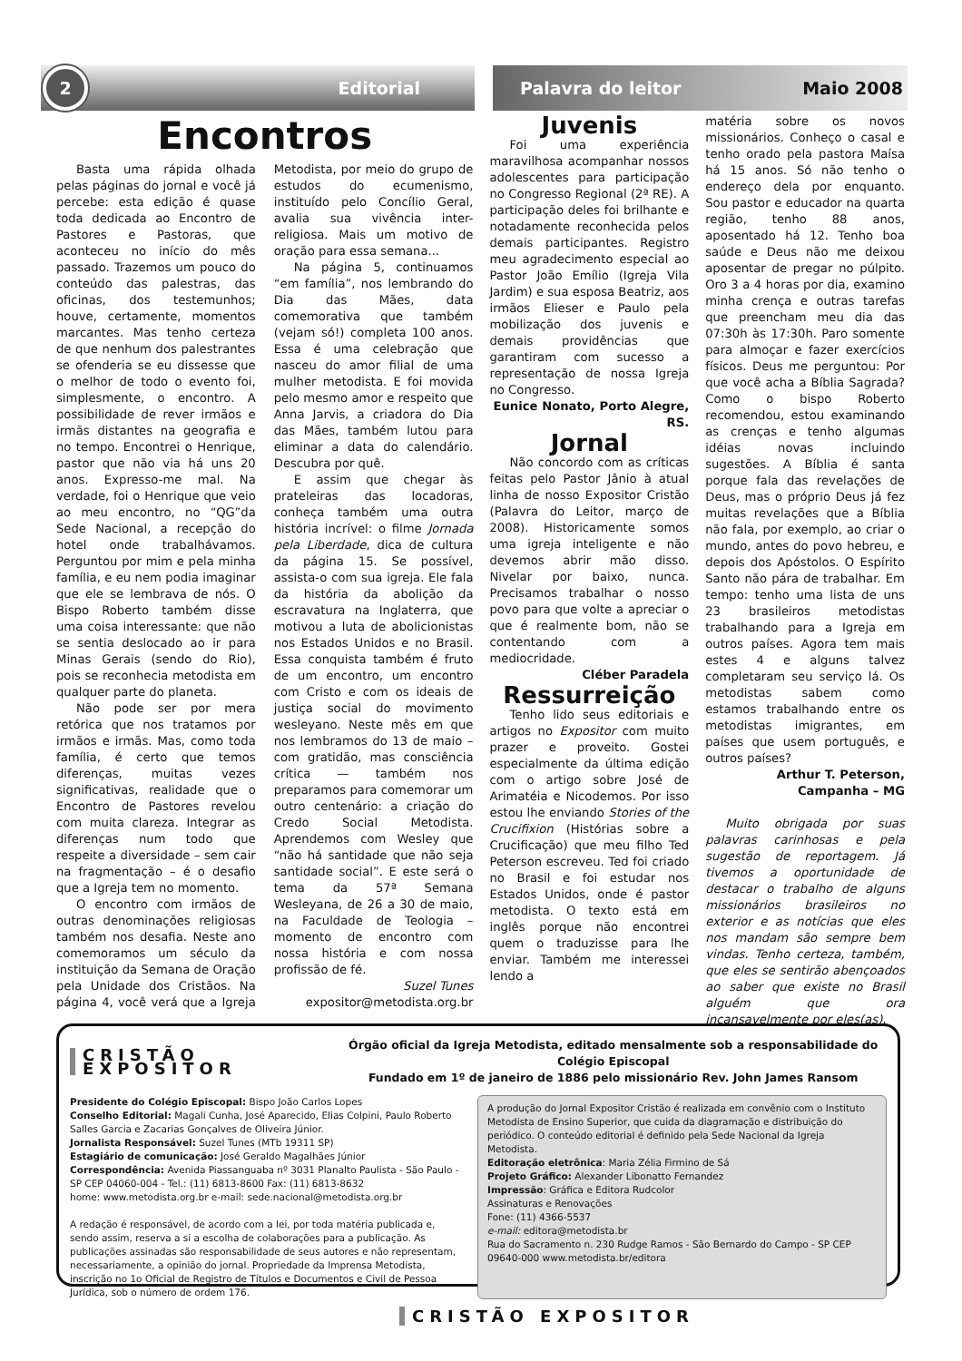2
Editorial
Palavra do leitor Maio 2008
Encontros
Basta uma rápida olhada pelas páginas do jornal e você já percebe: esta edição é quase toda dedicada ao Encontro de Pastores e Pastoras, que aconteceu no início do mês passado. Trazemos um pouco do conteúdo das palestras, das oficinas, dos testemunhos; houve, certamente, momentos marcantes. Mas tenho certeza de que nenhum dos palestrantes se ofenderia se eu dissesse que o melhor de todo o evento foi, simplesmente, o encontro. A possibilidade de rever irmãos e irmãs distantes na geografia e no tempo. Encontrei o Henrique, pastor que não via há uns 20 anos. Expresso-me mal. Na verdade, foi o Henrique que veio ao meu encontro, no “QG”da Sede Nacional, a recepção do hotel onde trabalhávamos. Perguntou por mim e pela minha família, e eu nem podia imaginar que ele se lembrava de nós. O Bispo Roberto também disse uma coisa interessante: que não se sentia deslocado ao ir para Minas Gerais (sendo do Rio), pois se reconhecia metodista em qualquer parte do planeta.
Não pode ser por mera retórica que nos tratamos por irmãos e irmãs. Mas, como toda família, é certo que temos diferenças, muitas vezes significativas, realidade que o Encontro de Pastores revelou com muita clareza. Integrar as diferenças num todo que respeite a diversidade – sem cair na fragmentação – é o desafio que a Igreja tem no momento.
O encontro com irmãos de outras denominações religiosas também nos desafia. Neste ano comemoramos um século da instituição da Semana de Oração pela Unidade dos Cristãos. Na página 4, você verá que a Igreja Metodista, por meio do grupo de estudos do ecumenismo, instituído pelo Concílio Geral, avalia sua vivência inter-religiosa. Mais um motivo de oração para essa semana...
Na página 5, continuamos “em família”, nos lembrando do Dia das Mães, data comemorativa que também (vejam só!) completa 100 anos. Essa é uma celebração que nasceu do amor filial de uma mulher metodista. E foi movida pelo mesmo amor e respeito que Anna Jarvis, a criadora do Dia das Mães, também lutou para eliminar a data do calendário. Descubra por quê.
E assim que chegar às prateleiras das locadoras, conheça também uma outra história incrível: o filme Jornada pela Liberdade, dica de cultura da página 15. Se possível, assista-o com sua igreja. Ele fala da história da abolição da escravatura na Inglaterra, que motivou a luta de abolicionistas nos Estados Unidos e no Brasil. Essa conquista também é fruto de um encontro, um encontro com Cristo e com os ideais de justiça social do movimento wesleyano. Neste mês em que nos lembramos do 13 de maio – com gratidão, mas consciência crítica — também nos preparamos para comemorar um outro centenário: a criação do Credo Social Metodista. Aprendemos com Wesley que “não há santidade que não seja santidade social”. E este será o tema da 57ª Semana Wesleyana, de 26 a 30 de maio, na Faculdade de Teologia – momento de encontro com nossa história e com nossa profissão de fé.
Suzel Tunes
expositor@metodista.org.br
Juvenis
Foi uma experiência maravilhosa acompanhar nossos adolescentes para participação no Congresso Regional (2ª RE). A participação deles foi brilhante e notadamente reconhecida pelos demais participantes. Registro meu agradecimento especial ao Pastor João Emílio (Igreja Vila Jardim) e sua esposa Beatriz, aos irmãos Elieser e Paulo pela mobilização dos juvenis e demais providências que garantiram com sucesso a representação de nossa Igreja no Congresso.
Eunice Nonato, Porto Alegre, RS.
Jornal
Não concordo com as críticas feitas pelo Pastor Jânio à atual linha de nosso Expositor Cristão (Palavra do Leitor, março de 2008). Historicamente somos uma igreja inteligente e não devemos abrir mão disso. Nivelar por baixo, nunca. Precisamos trabalhar o nosso povo para que volte a apreciar o que é realmente bom, não se contentando com a mediocridade.
Cléber Paradela
Ressurreição
Tenho lido seus editoriais e artigos no Expositor com muito prazer e proveito. Gostei especialmente da última edição com o artigo sobre José de Arimatéia e Nicodemos. Por isso estou lhe enviando Stories of the Crucifixion (Histórias sobre a Crucificação) que meu filho Ted Peterson escreveu. Ted foi criado no Brasil e foi estudar nos Estados Unidos, onde é pastor metodista. O texto está em inglês porque não encontrei quem o traduzisse para lhe enviar. Também me interessei lendo a
matéria sobre os novos missionários. Conheço o casal e tenho orado pela pastora Maísa há 15 anos. Só não tenho o endereço dela por enquanto. Sou pastor e educador na quarta região, tenho 88 anos, aposentado há 12. Tenho boa saúde e Deus não me deixou aposentar de pregar no púlpito. Oro 3 a 4 horas por dia, examino minha crença e outras tarefas que preencham meu dia das 07:30h às 17:30h. Paro somente para almoçar e fazer exercícios físicos. Deus me perguntou: Por que você acha a Bíblia Sagrada? Como o bispo Roberto recomendou, estou examinando as crenças e tenho algumas idéias novas incluindo sugestões. A Bíblia é santa porque fala das revelações de Deus, mas o próprio Deus já fez muitas revelações que a Bíblia não fala, por exemplo, ao criar o mundo, antes do povo hebreu, e depois dos Apóstolos. O Espírito Santo não pára de trabalhar. Em tempo: tenho uma lista de uns 23 brasileiros metodistas trabalhando para a Igreja em outros países. Agora tem mais estes 4 e alguns talvez completaram seu serviço lá. Os metodistas sabem como estamos trabalhando entre os metodistas imigrantes, em países que usem português, e outros países?
Arthur T. Peterson, Campanha – MG
Muito obrigada por suas palavras carinhosas e pela sugestão de reportagem. Já tivemos a oportunidade de destacar o trabalho de alguns missionários brasileiros no exterior e as notícias que eles nos mandam são sempre bem vindas. Tenho certeza, também, que eles se sentirão abençoados ao saber que existe no Brasil alguém que ora incansavelmente por eles(as).
CRISTÃO EXPOSITOR
Órgão oficial da Igreja Metodista, editado mensalmente sob a responsabilidade do Colégio Episcopal
Fundado em 1º de janeiro de 1886 pelo missionário Rev. John James Ransom
Presidente do Colégio Episcopal: Bispo João Carlos Lopes
Conselho Editorial: Magali Cunha, José Aparecido, Elias Colpini, Paulo Roberto Salles Garcia e Zacarias Gonçalves de Oliveira Júnior.
Jornalista Responsável: Suzel Tunes (MTb 19311 SP)
Estagiário de comunicação: José Geraldo Magalhães Júnior
Correspondência: Avenida Piassanguaba nº 3031 Planalto Paulista - São Paulo - SP CEP 04060-004 - Tel.: (11) 6813-8600 Fax: (11) 6813-8632
home: www.metodista.org.br e-mail: sede.nacional@metodista.org.br
A redação é responsável, de acordo com a lei, por toda matéria publicada e, sendo assim, reserva a si a escolha de colaborações para a publicação. As publicações assinadas são responsabilidade de seus autores e não representam, necessariamente, a opinião do jornal. Propriedade da Imprensa Metodista, inscrição no 1o Oficial de Registro de Títulos e Documentos e Civil de Pessoa Jurídica, sob o número de ordem 176.
A produção do Jornal Expositor Cristão é realizada em convênio com o Instituto Metodista de Ensino Superior, que cuida da diagramação e distribuição do periódico. O conteúdo editorial é definido pela Sede Nacional da Igreja Metodista.
Editoração eletrônica: Maria Zélia Firmino de Sá
Projeto Gráfico: Alexander Libonatto Fernandez
Impressão: Gráfica e Editora Rudcolor
Assinaturas e Renovações
Fone: (11) 4366-5537
e-mail: editora@metodista.br
Rua do Sacramento n. 230 Rudge Ramos - São Bernardo do Campo - SP CEP 09640-000 www.metodista.br/editora
CRISTÃO EXPOSITOR